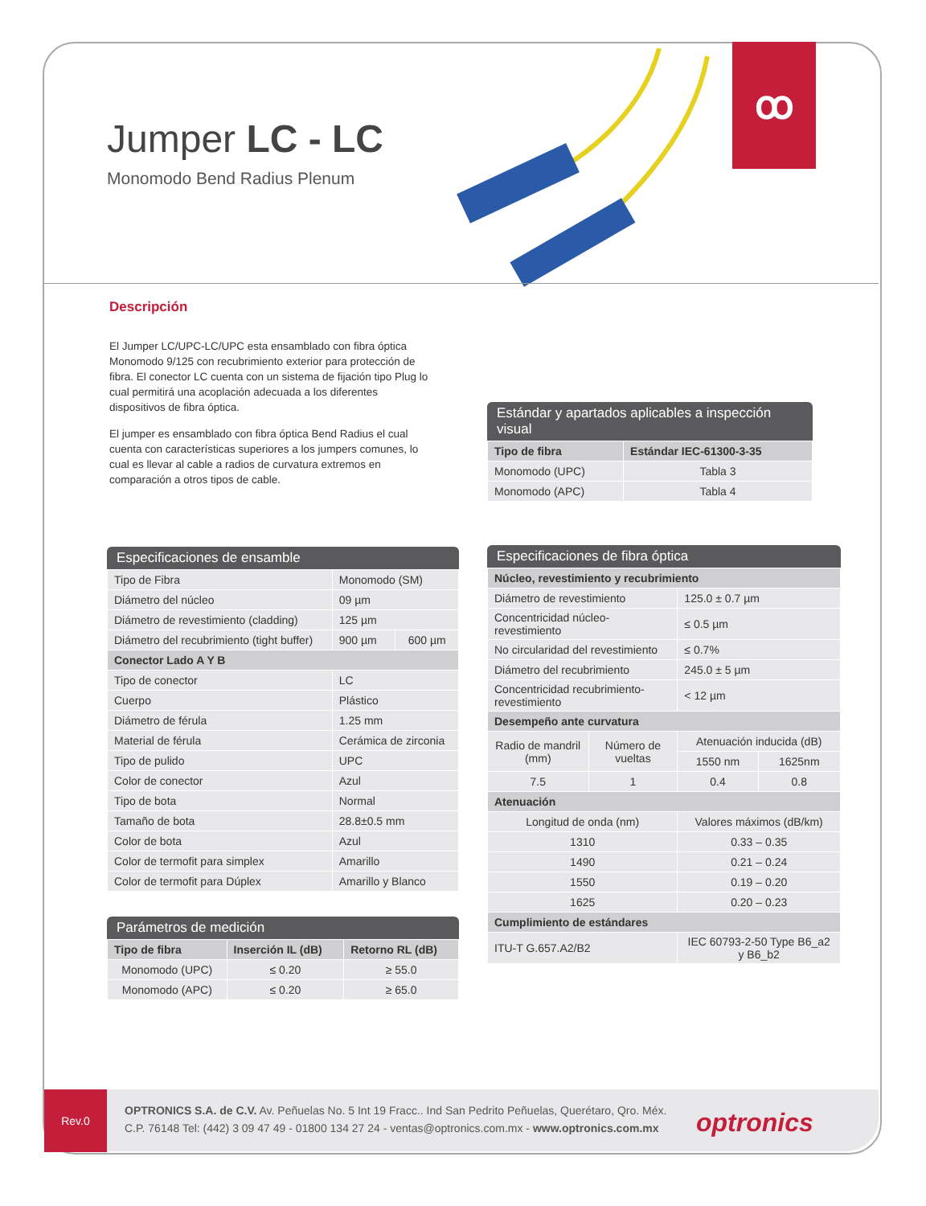ꝏ
Jumper LC - LC
Monomodo Bend Radius Plenum
Descripción
El Jumper LC/UPC-LC/UPC esta ensamblado con fibra óptica Monomodo 9/125 con recubrimiento exterior para protección de fibra. El conector LC cuenta con un sistema de fijación tipo Plug lo cual permitirá una acoplación adecuada a los diferentes dispositivos de fibra óptica.
El jumper es ensamblado con fibra óptica Bend Radius el cual cuenta con características superiores a los jumpers comunes, lo cual es llevar al cable a radios de curvatura extremos en comparación a otros tipos de cable.
Estándar y apartados aplicables a inspección visual
| Tipo de fibra | Estándar IEC-61300-3-35 |
| --- | --- |
| Monomodo (UPC) | Tabla 3 |
| Monomodo (APC) | Tabla 4 |
Especificaciones de ensamble
| Tipo de Fibra | Monomodo (SM) | |
| Diámetro del núcleo | 09 µm | |
| Diámetro de revestimiento (cladding) | 125 µm | |
| Diámetro del recubrimiento (tight buffer) | 900 µm | 600 µm |
| Conector Lado A Y B | | |
| Tipo de conector | LC | |
| Cuerpo | Plástico | |
| Diámetro de férula | 1.25 mm | |
| Material de férula | Cerámica de zirconia | |
| Tipo de pulido | UPC | |
| Color de conector | Azul | |
| Tipo de bota | Normal | |
| Tamaño de bota | 28.8±0.5 mm | |
| Color de bota | Azul | |
| Color de termofit para simplex | Amarillo | |
| Color de termofit para Dúplex | Amarillo y Blanco | |
Parámetros de medición
| Tipo de fibra | Inserción IL (dB) | Retorno RL (dB) |
| --- | --- | --- |
| Monomodo (UPC) | ≤ 0.20 | ≥ 55.0 |
| Monomodo (APC) | ≤ 0.20 | ≥ 65.0 |
Especificaciones de fibra óptica
| Núcleo, revestimiento y recubrimiento | | | |
| --- | --- | --- | --- |
| Diámetro de revestimiento | | 125.0 ± 0.7 µm | |
| Concentricidad núcleo-revestimiento | | ≤ 0.5 µm | |
| No circularidad del revestimiento | | ≤ 0.7% | |
| Diámetro del recubrimiento | | 245.0 ± 5 µm | |
| Concentricidad recubrimiento-revestimiento | | < 12 µm | |
| Desempeño ante curvatura | | | |
| Radio de mandril (mm) | Número de vueltas | Atenuación inducida (dB) | |
| | | 1550 nm | 1625nm |
| 7.5 | 1 | 0.4 | 0.8 |
| Atenuación | | | |
| Longitud de onda (nm) | | Valores máximos (dB/km) | |
| 1310 | | 0.33 – 0.35 | |
| 1490 | | 0.21 – 0.24 | |
| 1550 | | 0.19 – 0.20 | |
| 1625 | | 0.20 – 0.23 | |
| Cumplimiento de estándares | | | |
| ITU-T G.657.A2/B2 | | IEC 60793-2-50 Type B6_a2 y B6_b2 | |
Rev.0
OPTRONICS S.A. de C.V. Av. Peñuelas No. 5 Int 19 Fracc.. Ind San Pedrito Peñuelas, Querétaro, Qro. Méx.
C.P. 76148 Tel: (442) 3 09 47 49 - 01800 134 27 24 - ventas@optronics.com.mx - www.optronics.com.mx
optronics